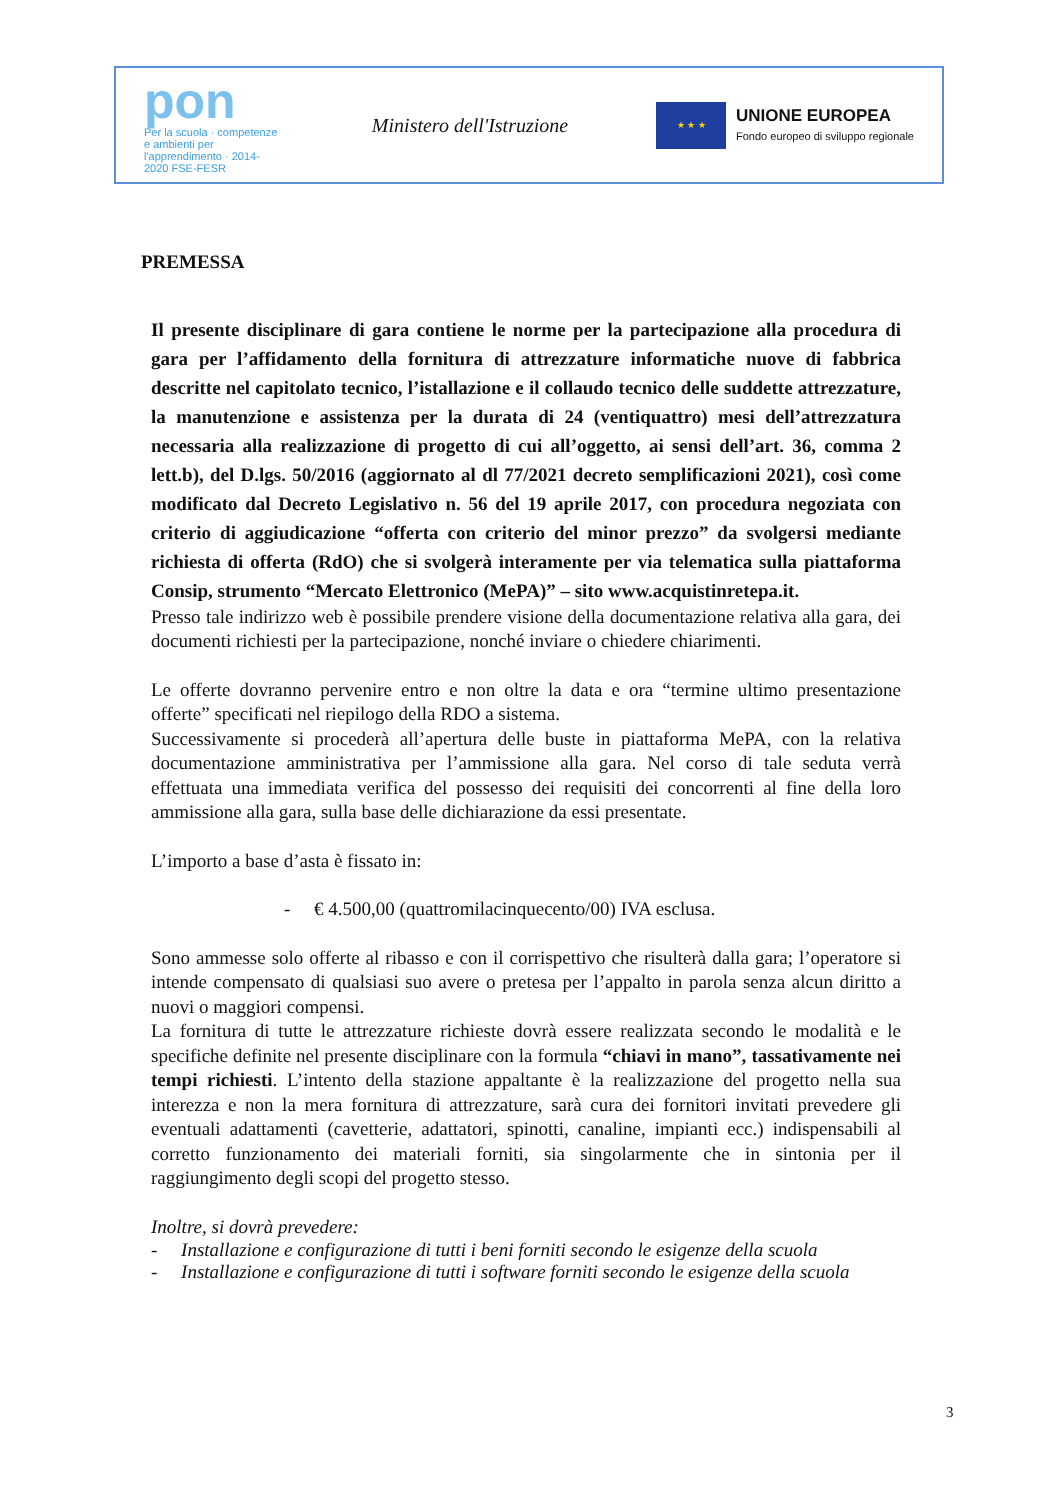pon
Per la scuola · competenze e ambienti per l'apprendimento · 2014-2020 FSE-FESR
Ministero dell'Istruzione
★ ★ ★
UNIONE EUROPEA
Fondo europeo di sviluppo regionale
PREMESSA
Il presente disciplinare di gara contiene le norme per la partecipazione alla procedura di gara per l’affidamento della fornitura di attrezzature informatiche nuove di fabbrica descritte nel capitolato tecnico, l’istallazione e il collaudo tecnico delle suddette attrezzature, la manutenzione e assistenza per la durata di 24 (ventiquattro) mesi dell’attrezzatura necessaria alla realizzazione di progetto di cui all’oggetto, ai sensi dell’art. 36, comma 2 lett.b), del D.lgs. 50/2016 (aggiornato al dl 77/2021 decreto semplificazioni 2021), così come modificato dal Decreto Legislativo n. 56 del 19 aprile 2017, con procedura negoziata con criterio di aggiudicazione “offerta con criterio del minor prezzo” da svolgersi mediante richiesta di offerta (RdO) che si svolgerà interamente per via telematica sulla piattaforma Consip, strumento “Mercato Elettronico (MePA)” – sito www.acquistinretepa.it.
Presso tale indirizzo web è possibile prendere visione della documentazione relativa alla gara, dei documenti richiesti per la partecipazione, nonché inviare o chiedere chiarimenti.
Le offerte dovranno pervenire entro e non oltre la data e ora “termine ultimo presentazione offerte” specificati nel riepilogo della RDO a sistema.
Successivamente si procederà all’apertura delle buste in piattaforma MePA, con la relativa documentazione amministrativa per l’ammissione alla gara. Nel corso di tale seduta verrà effettuata una immediata verifica del possesso dei requisiti dei concorrenti al fine della loro ammissione alla gara, sulla base delle dichiarazione da essi presentate.
L’importo a base d’asta è fissato in:
- € 4.500,00 (quattromilacinquecento/00) IVA esclusa.
Sono ammesse solo offerte al ribasso e con il corrispettivo che risulterà dalla gara; l’operatore si intende compensato di qualsiasi suo avere o pretesa per l’appalto in parola senza alcun diritto a nuovi o maggiori compensi.
La fornitura di tutte le attrezzature richieste dovrà essere realizzata secondo le modalità e le specifiche definite nel presente disciplinare con la formula “chiavi in mano”, tassativamente nei tempi richiesti. L’intento della stazione appaltante è la realizzazione del progetto nella sua interezza e non la mera fornitura di attrezzature, sarà cura dei fornitori invitati prevedere gli eventuali adattamenti (cavetterie, adattatori, spinotti, canaline, impianti ecc.) indispensabili al corretto funzionamento dei materiali forniti, sia singolarmente che in sintonia per il raggiungimento degli scopi del progetto stesso.
Inoltre, si dovrà prevedere:
- Installazione e configurazione di tutti i beni forniti secondo le esigenze della scuola
- Installazione e configurazione di tutti i software forniti secondo le esigenze della scuola
3